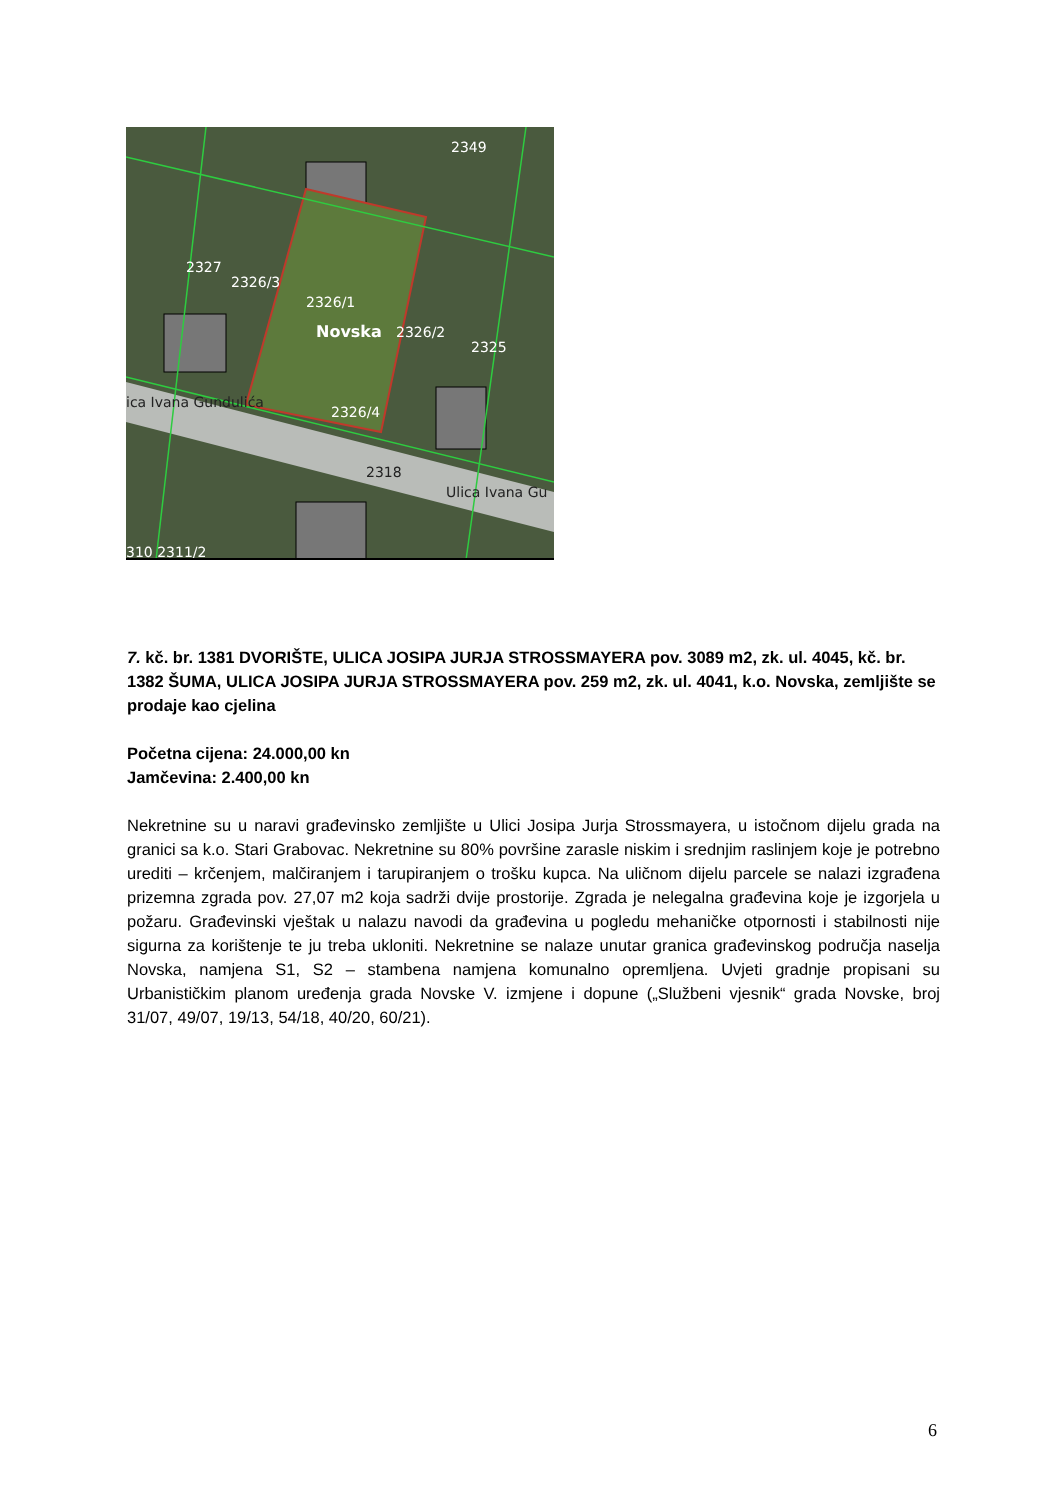2349
2327
2326/3
2326/1
Novska
2326/2
2325
2326/4
2318
ica Ivana Gundulića
Ulica Ivana Gu
310 2311/2
7. kč. br. 1381 DVORIŠTE, ULICA JOSIPA JURJA STROSSMAYERA pov. 3089 m2, zk. ul. 4045, kč. br. 1382 ŠUMA, ULICA JOSIPA JURJA STROSSMAYERA pov. 259 m2, zk. ul. 4041, k.o. Novska, zemljište se prodaje kao cjelina
Početna cijena: 24.000,00 kn
Jamčevina: 2.400,00 kn
Nekretnine su u naravi građevinsko zemljište u Ulici Josipa Jurja Strossmayera, u istočnom dijelu grada na granici sa k.o. Stari Grabovac. Nekretnine su 80% površine zarasle niskim i srednjim raslinjem koje je potrebno urediti – krčenjem, malčiranjem i tarupiranjem o trošku kupca. Na uličnom dijelu parcele se nalazi izgrađena prizemna zgrada pov. 27,07 m2 koja sadrži dvije prostorije. Zgrada je nelegalna građevina koje je izgorjela u požaru. Građevinski vještak u nalazu navodi da građevina u pogledu mehaničke otpornosti i stabilnosti nije sigurna za korištenje te ju treba ukloniti. Nekretnine se nalaze unutar granica građevinskog područja naselja Novska, namjena S1, S2 – stambena namjena komunalno opremljena. Uvjeti gradnje propisani su Urbanističkim planom uređenja grada Novske V. izmjene i dopune („Službeni vjesnik“ grada Novske, broj 31/07, 49/07, 19/13, 54/18, 40/20, 60/21).
6